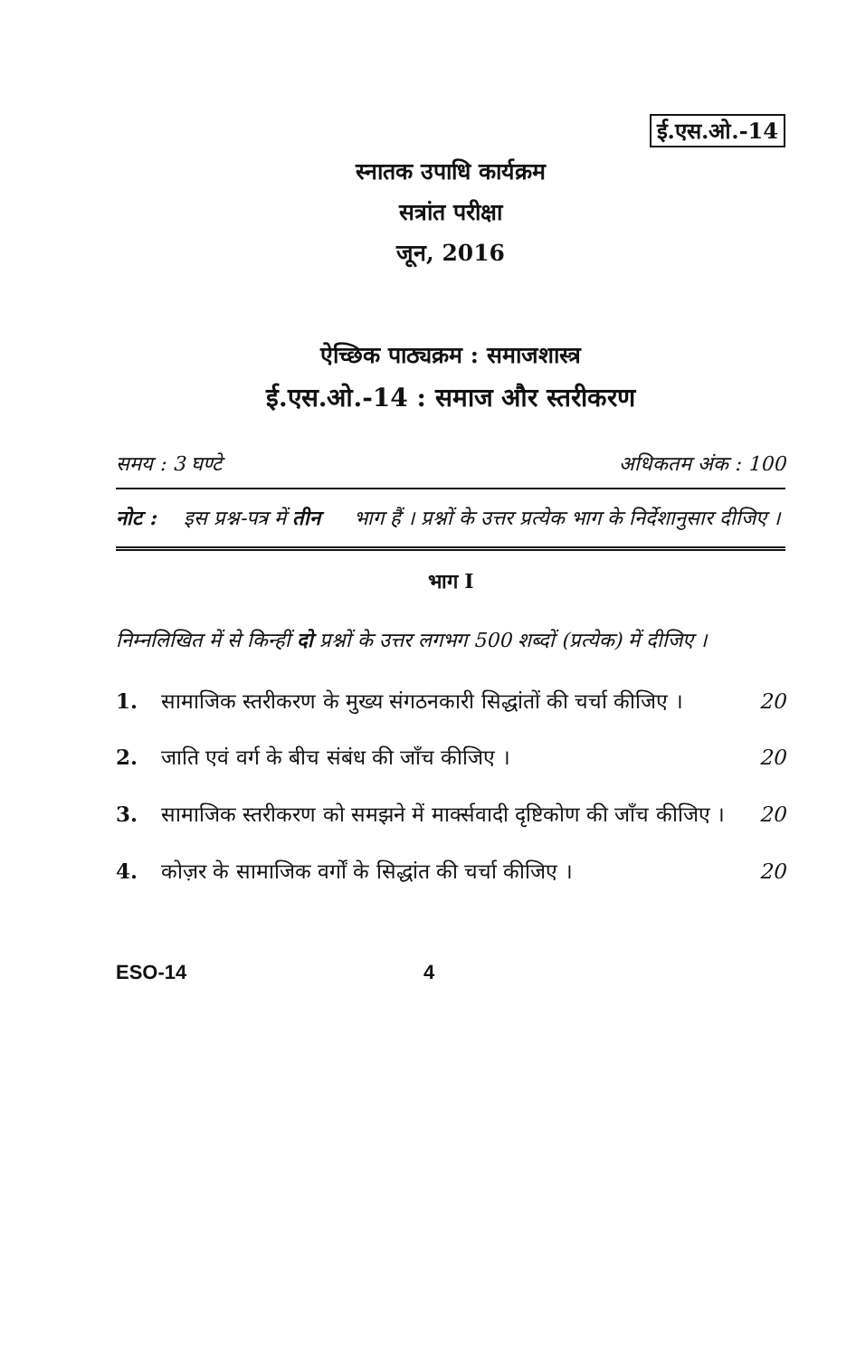ई.एस.ओ.-14
स्नातक उपाधि कार्यक्रम
सत्रांत परीक्षा
जून, 2016
ऐच्छिक पाठ्यक्रम : समाजशास्त्र
ई.एस.ओ.-14 : समाज और स्तरीकरण
समय : 3 घण्टे अधिकतम अंक : 100
नोट : इस प्रश्न-पत्र में तीन भाग हैं । प्रश्नों के उत्तर प्रत्येक भाग के निर्देशानुसार दीजिए ।
भाग I
निम्नलिखित में से किन्हीं दो प्रश्नों के उत्तर लगभग 500 शब्दों (प्रत्येक) में दीजिए ।
1. सामाजिक स्तरीकरण के मुख्य संगठनकारी सिद्धांतों की चर्चा कीजिए । 20
2. जाति एवं वर्ग के बीच संबंध की जाँच कीजिए । 20
3. सामाजिक स्तरीकरण को समझने में मार्क्सवादी दृष्टिकोण की जाँच कीजिए । 20
4. कोज़र के सामाजिक वर्गों के सिद्धांत की चर्चा कीजिए । 20
ESO-14 4